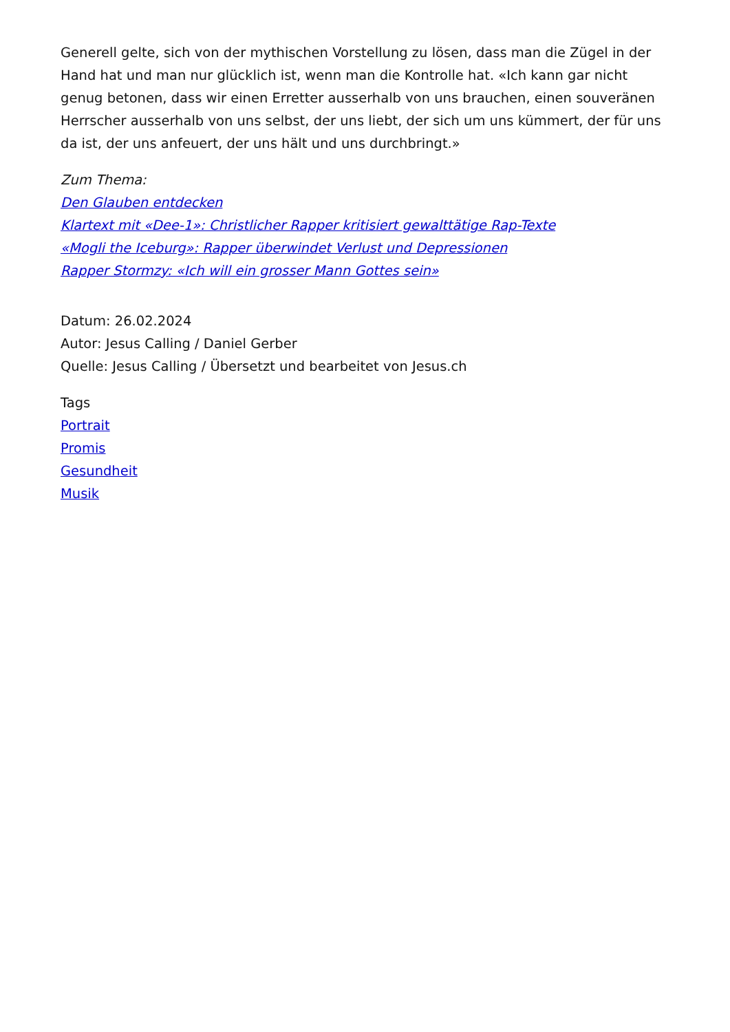Generell gelte, sich von der mythischen Vorstellung zu lösen, dass man die Zügel in der Hand hat und man nur glücklich ist, wenn man die Kontrolle hat. «Ich kann gar nicht genug betonen, dass wir einen Erretter ausserhalb von uns brauchen, einen souveränen Herrscher ausserhalb von uns selbst, der uns liebt, der sich um uns kümmert, der für uns da ist, der uns anfeuert, der uns hält und uns durchbringt.»
Zum Thema:
Den Glauben entdecken
Klartext mit «Dee-1»: Christlicher Rapper kritisiert gewalttätige Rap-Texte
«Mogli the Iceburg»: Rapper überwindet Verlust und Depressionen
Rapper Stormzy: «Ich will ein grosser Mann Gottes sein»
Datum: 26.02.2024
Autor: Jesus Calling / Daniel Gerber
Quelle: Jesus Calling / Übersetzt und bearbeitet von Jesus.ch
Tags
Portrait
Promis
Gesundheit
Musik